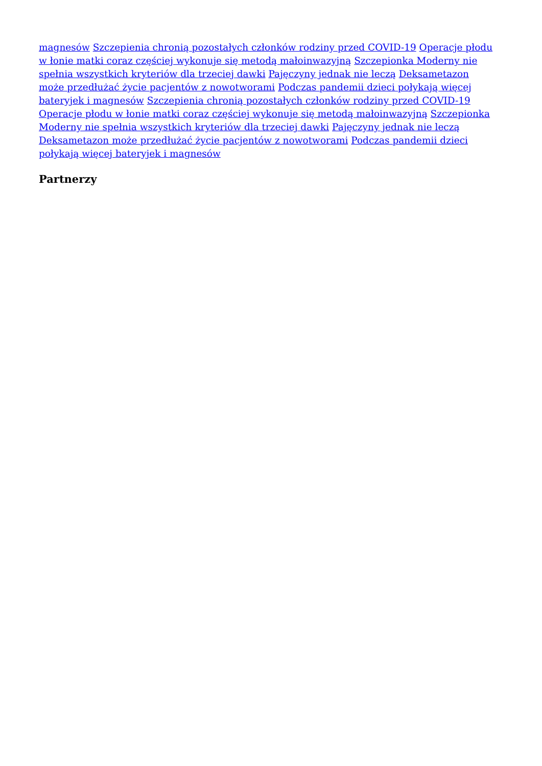magnesów Szczepienia chronią pozostałych członków rodziny przed COVID-19 Operacje płodu w łonie matki coraz częściej wykonuje się metodą małoinwazyjną Szczepionka Moderny nie spełnia wszystkich kryteriów dla trzeciej dawki Pajęczyny jednak nie leczą Deksametazon może przedłużać życie pacjentów z nowotworami Podczas pandemii dzieci połykają więcej bateryjek i magnesów Szczepienia chronią pozostałych członków rodziny przed COVID-19 Operacje płodu w łonie matki coraz częściej wykonuje się metodą małoinwazyjną Szczepionka Moderny nie spełnia wszystkich kryteriów dla trzeciej dawki Pajęczyny jednak nie leczą Deksametazon może przedłużać życie pacjentów z nowotworami Podczas pandemii dzieci połykają więcej bateryjek i magnesów
Partnerzy